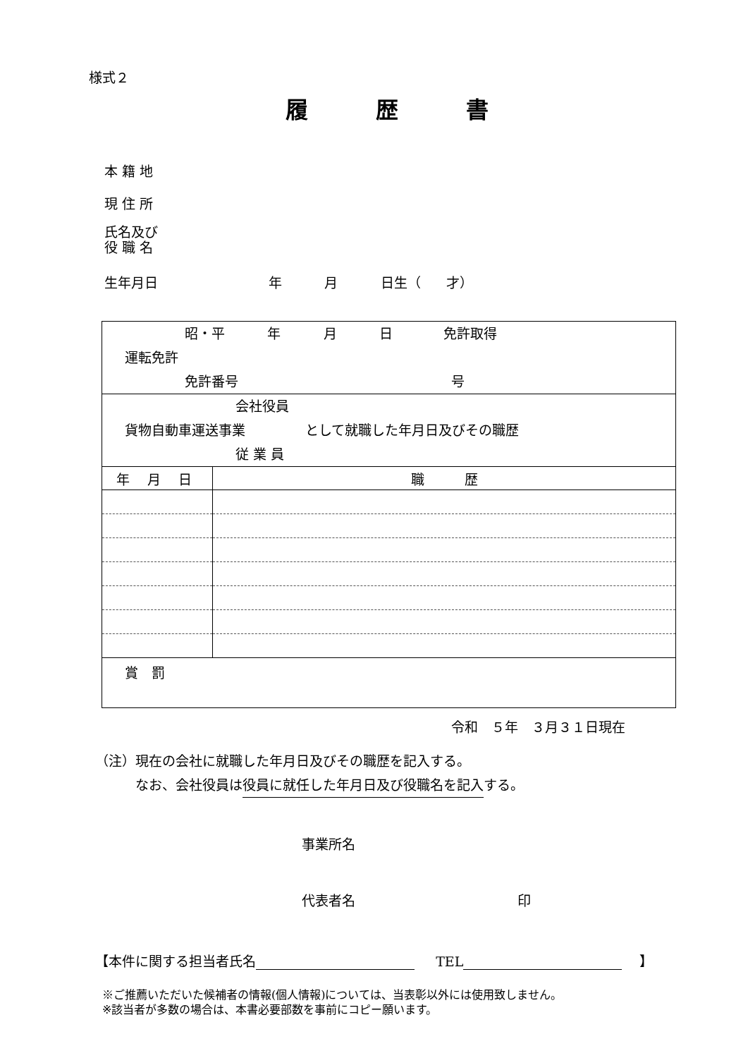様式２
履　　　歴　　　書
本 籍 地
現 住 所
氏名及び 役 職 名
生年月日 年 月 日生（ 才）
| 昭・平 年 月 日 免許取得 運転免許 免許番号 号 | |
| 会社役員 貨物自動車運送事業 として就職した年月日及びその職歴 従 業 員 | |
| 年 月 日 | 職 歴 |
| 賞 罰 | |
令和　５年　３月３１日現在
（注）現在の会社に就職した年月日及びその職歴を記入する。 　　　なお、会社役員は役員に就任した年月日及び役職名を記入する。
事業所名
代表者名 印
【本件に関する担当者氏名 TEL 】
※ご推薦いただいた候補者の情報(個人情報)については、当表彰以外には使用致しません。 ※該当者が多数の場合は、本書必要部数を事前にコピー願います。